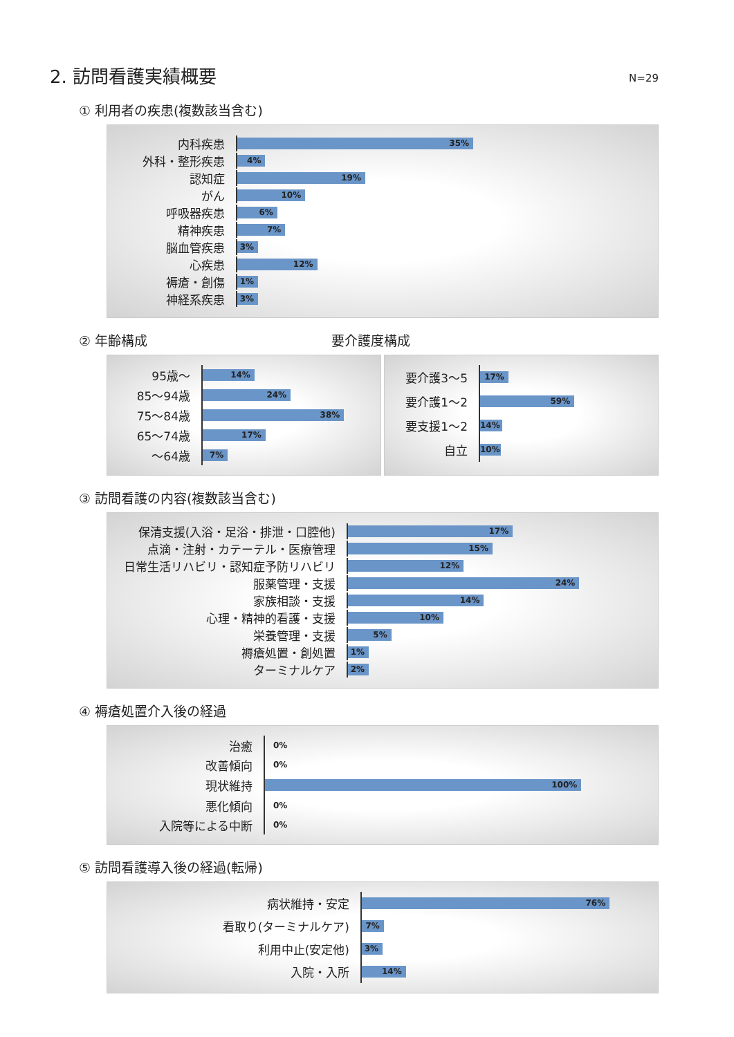2. 訪問看護実績概要 N=29
① 利用者の疾患(複数該当含む)
内科疾患
35%
外科・整形疾患
4%
認知症
19%
がん
10%
呼吸器疾患
6%
精神疾患
7%
脳血管疾患
3%
心疾患
12%
褥瘡・創傷
1%
神経系疾患
3%
② 年齢構成 要介護度構成
95歳～
14%
85～94歳
24%
75～84歳
38%
65～74歳
17%
～64歳
7%
要介護3～5
17%
要介護1～2
59%
要支援1～2
14%
自立
10%
③ 訪問看護の内容(複数該当含む)
保清支援(入浴・足浴・排泄・口腔他)
17%
点滴・注射・カテーテル・医療管理
15%
日常生活リハビリ・認知症予防リハビリ
12%
服薬管理・支援
24%
家族相談・支援
14%
心理・精神的看護・支援
10%
栄養管理・支援
5%
褥瘡処置・創処置
1%
ターミナルケア
2%
④ 褥瘡処置介入後の経過
治癒
0%
改善傾向
0%
現状維持
100%
悪化傾向
0%
入院等による中断
0%
⑤ 訪問看護導入後の経過(転帰)
病状維持・安定
76%
看取り(ターミナルケア)
7%
利用中止(安定他)
3%
入院・入所
14%